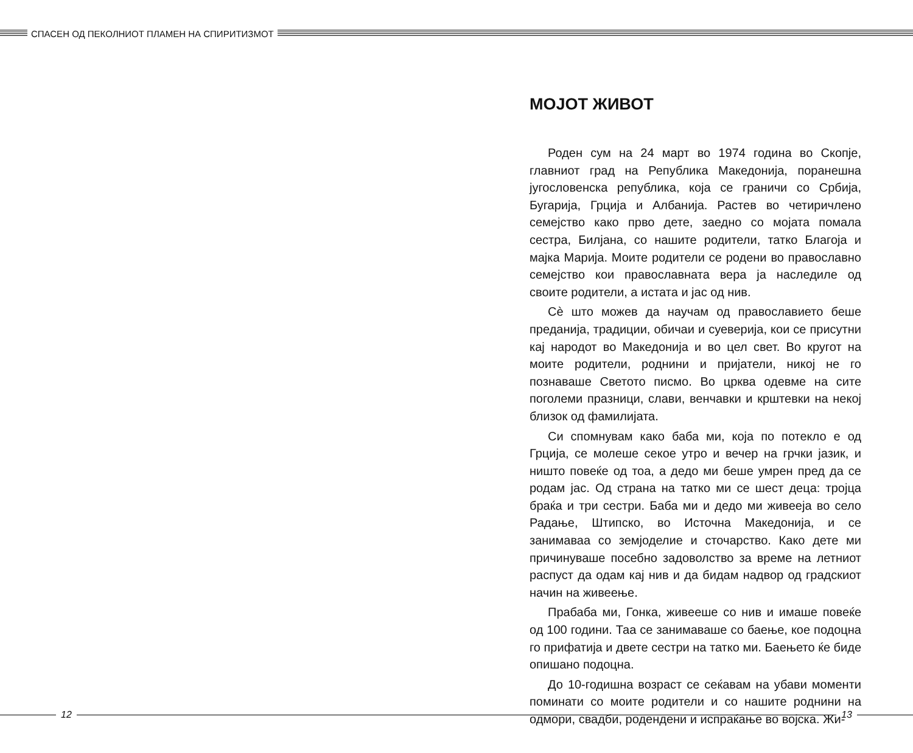СПАСЕН ОД ПЕКОЛНИОТ ПЛАМЕН НА СПИРИТИЗМОТ
МОЈОТ ЖИВОТ
Роден сум на 24 март во 1974 година во Скопје, главниот град на Република Македонија, поранешна југословенска република, која се граничи со Србија, Бугарија, Грција и Албанија. Растев во четиричлено семејство како прво дете, заедно со мојата помала сестра, Билјана, со нашите родители, татко Благоја и мајка Марија. Моите родители се родени во православно семејство кои православната вера ја наследиле од своите родители, а истата и јас од нив.
Сè што можев да научам од православието беше преданија, традиции, обичаи и суеверија, кои се присутни кај народот во Македонија и во цел свет. Во кругот на моите родители, роднини и пријатели, никој не го познаваше Светото писмо. Во црква одевме на сите поголеми празници, слави, венчавки и крштевки на некој близок од фамилијата.
Си спомнувам како баба ми, која по потекло е од Грција, се молеше секое утро и вечер на грчки јазик, и ништо повеќе од тоа, а дедо ми беше умрен пред да се родам јас. Од страна на татко ми се шест деца: тројца браќа и три сестри. Баба ми и дедо ми живееја во село Радање, Штипско, во Источна Македонија, и се занимаваа со земјоделие и сточарство. Како дете ми причинуваше посебно задоволство за време на летниот распуст да одам кај нив и да бидам надвор од градскиот начин на живеење.
Прабаба ми, Гонка, живееше со нив и имаше повеќе од 100 години. Таа се занимаваше со баење, кое подоцна го прифатија и двете сестри на татко ми. Баењето ќе биде опишано подоцна.
До 10-годишна возраст се сеќавам на убави моменти поминати со моите родители и со нашите роднини на одмори, свадби, родендени и испраќање во војска. Жи-
12 13